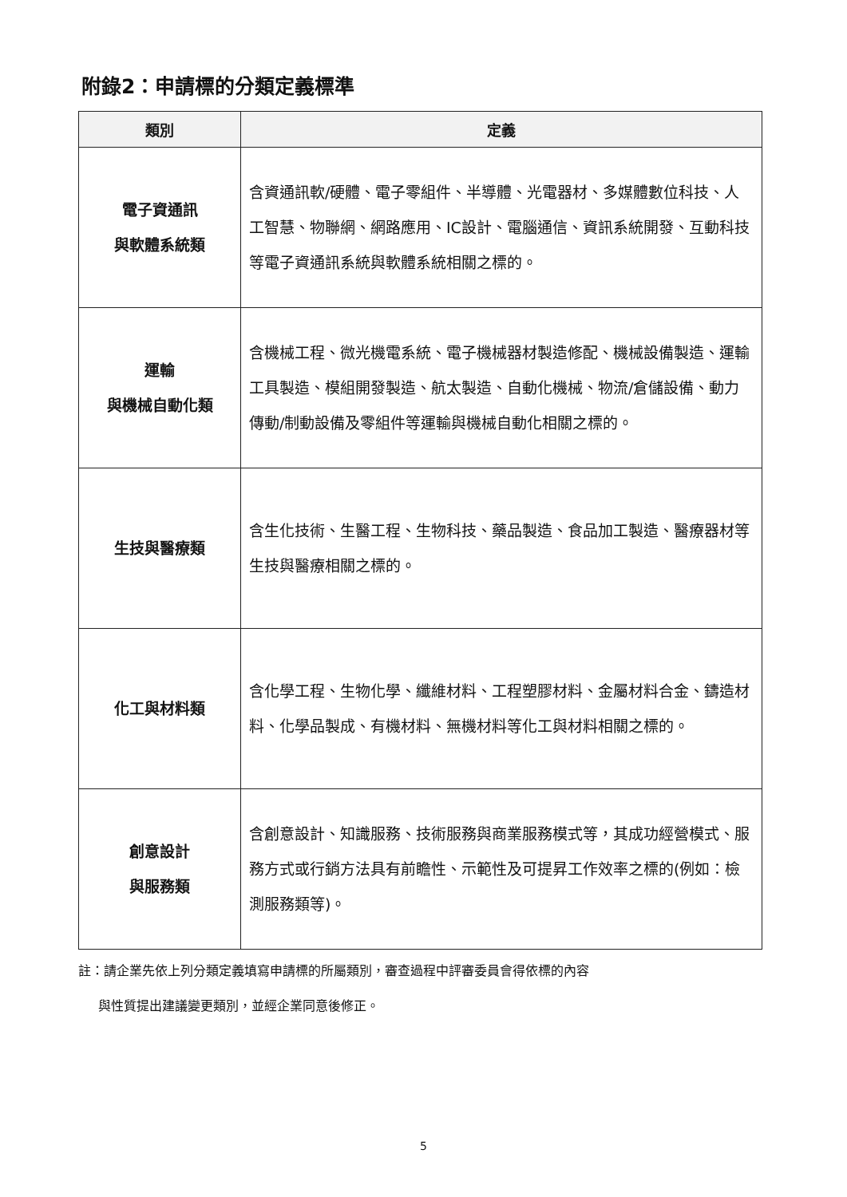附錄2：申請標的分類定義標準
| 類別 | 定義 |
| --- | --- |
| 電子資通訊 與軟體系統類 | 含資通訊軟/硬體、電子零組件、半導體、光電器材、多媒體數位科技、人工智慧、物聯網、網路應用、IC設計、電腦通信、資訊系統開發、互動科技等電子資通訊系統與軟體系統相關之標的。 |
| 運輸 與機械自動化類 | 含機械工程、微光機電系統、電子機械器材製造修配、機械設備製造、運輸工具製造、模組開發製造、航太製造、自動化機械、物流/倉儲設備、動力傳動/制動設備及零組件等運輸與機械自動化相關之標的。 |
| 生技與醫療類 | 含生化技術、生醫工程、生物科技、藥品製造、食品加工製造、醫療器材等生技與醫療相關之標的。 |
| 化工與材料類 | 含化學工程、生物化學、纖維材料、工程塑膠材料、金屬材料合金、鑄造材料、化學品製成、有機材料、無機材料等化工與材料相關之標的。 |
| 創意設計 與服務類 | 含創意設計、知識服務、技術服務與商業服務模式等，其成功經營模式、服務方式或行銷方法具有前瞻性、示範性及可提昇工作效率之標的(例如：檢測服務類等)。 |
註：請企業先依上列分類定義填寫申請標的所屬類別，審查過程中評審委員會得依標的內容
與性質提出建議變更類別，並經企業同意後修正。
5